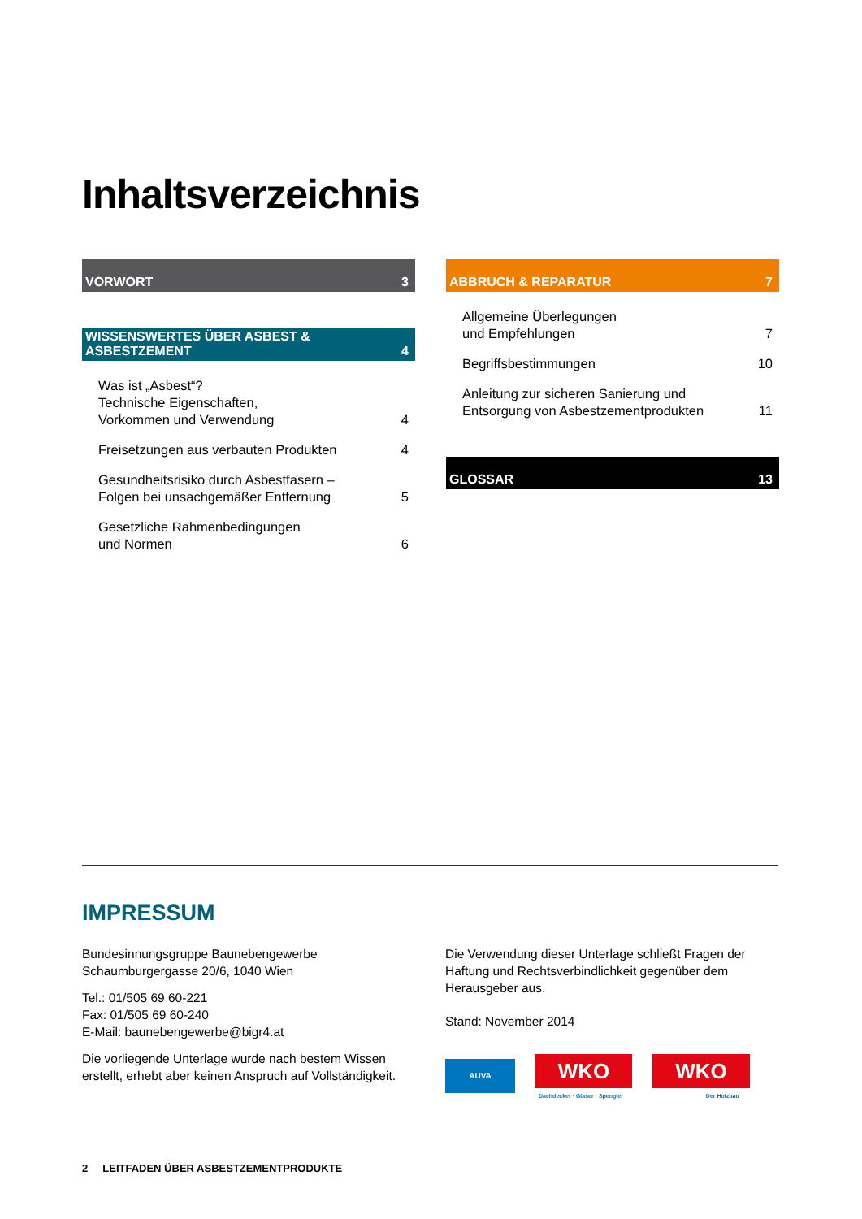Inhaltsverzeichnis
VORWORT 3
WISSENSWERTES ÜBER ASBEST & ASBESTZEMENT 4
Was ist „Asbest“?
Technische Eigenschaften,
Vorkommen und Verwendung 4
Freisetzungen aus verbauten Produkten 4
Gesundheitsrisiko durch Asbestfasern –
Folgen bei unsachgemäßer Entfernung 5
Gesetzliche Rahmenbedingungen
und Normen 6
ABBRUCH & REPARATUR 7
Allgemeine Überlegungen
und Empfehlungen 7
Begriffsbestimmungen 10
Anleitung zur sicheren Sanierung und
Entsorgung von Asbestzementprodukten 11
GLOSSAR 13
IMPRESSUM
Bundesinnungsgruppe Baunebengewerbe
Schaumburgergasse 20/6, 1040 Wien
Tel.: 01/505 69 60-221
Fax: 01/505 69 60-240
E-Mail: baunebengewerbe@bigr4.at
Die vorliegende Unterlage wurde nach bestem Wissen erstellt, erhebt aber keinen Anspruch auf Vollständigkeit.
Die Verwendung dieser Unterlage schließt Fragen der Haftung und Rechtsverbindlichkeit gegenüber dem Herausgeber aus.
Stand: November 2014
AUVA WKO WKO
Dachdecker · Glaser · Spengler Der Holzbau
2 LEITFADEN ÜBER ASBESTZEMENTPRODUKTE